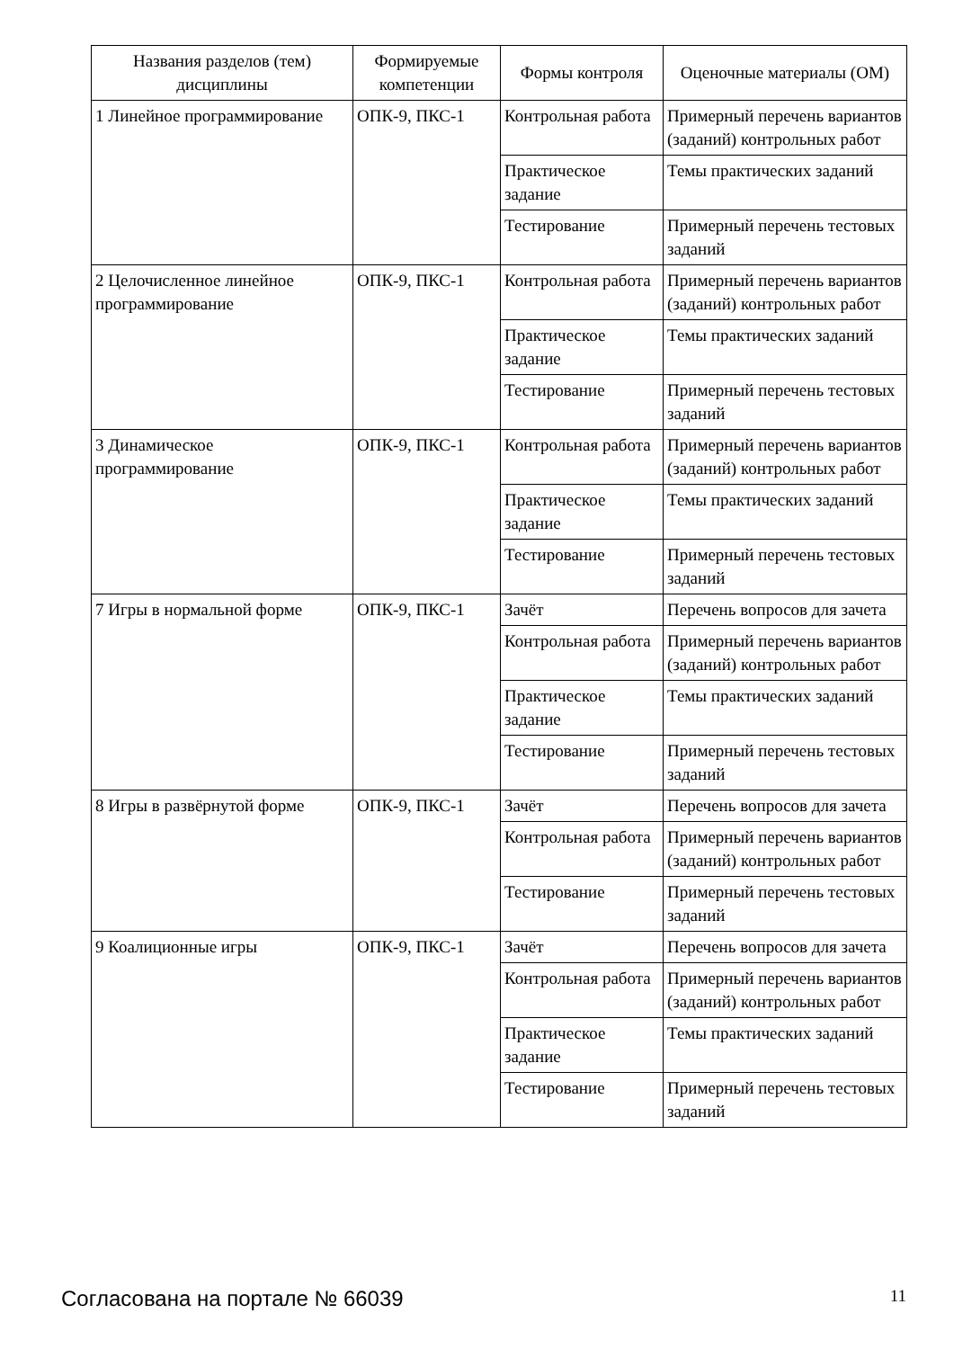| Названия разделов (тем) дисциплины | Формируемые компетенции | Формы контроля | Оценочные материалы (ОМ) |
| --- | --- | --- | --- |
| 1 Линейное программирование | ОПК-9, ПКС-1 | Контрольная работа | Примерный перечень вариантов (заданий) контрольных работ |
| | | Практическое задание | Темы практических заданий |
| | | Тестирование | Примерный перечень тестовых заданий |
| 2 Целочисленное линейное программирование | ОПК-9, ПКС-1 | Контрольная работа | Примерный перечень вариантов (заданий) контрольных работ |
| | | Практическое задание | Темы практических заданий |
| | | Тестирование | Примерный перечень тестовых заданий |
| 3 Динамическое программирование | ОПК-9, ПКС-1 | Контрольная работа | Примерный перечень вариантов (заданий) контрольных работ |
| | | Практическое задание | Темы практических заданий |
| | | Тестирование | Примерный перечень тестовых заданий |
| 7 Игры в нормальной форме | ОПК-9, ПКС-1 | Зачёт | Перечень вопросов для зачета |
| | | Контрольная работа | Примерный перечень вариантов (заданий) контрольных работ |
| | | Практическое задание | Темы практических заданий |
| | | Тестирование | Примерный перечень тестовых заданий |
| 8 Игры в развёрнутой форме | ОПК-9, ПКС-1 | Зачёт | Перечень вопросов для зачета |
| | | Контрольная работа | Примерный перечень вариантов (заданий) контрольных работ |
| | | Тестирование | Примерный перечень тестовых заданий |
| 9 Коалиционные игры | ОПК-9, ПКС-1 | Зачёт | Перечень вопросов для зачета |
| | | Контрольная работа | Примерный перечень вариантов (заданий) контрольных работ |
| | | Практическое задание | Темы практических заданий |
| | | Тестирование | Примерный перечень тестовых заданий |
Согласована на портале № 66039 11